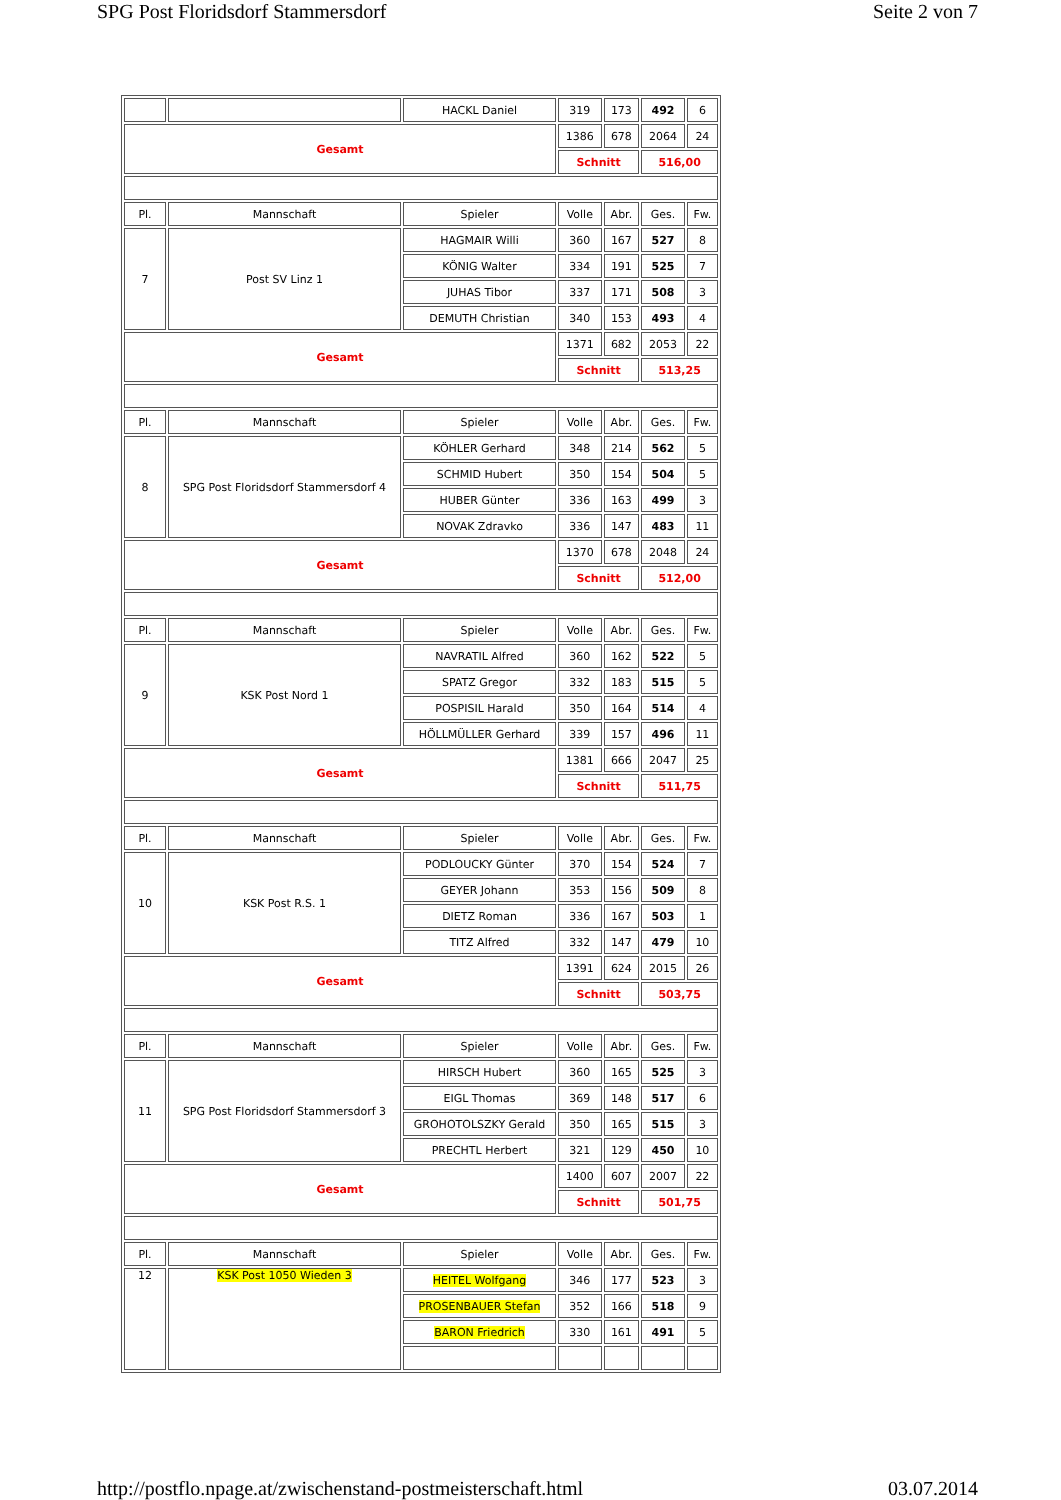SPG Post Floridsdorf Stammersdorf Seite 2 von 7
| | | HACKL Daniel | 319 | 173 | 492 | 6 |
| Gesamt | | | 1386 | 678 | 2064 | 24 |
| | | | Schnitt | | 516,00 | |
| Pl. | Mannschaft | Spieler | Volle | Abr. | Ges. | Fw. |
| 7 | Post SV Linz 1 | HAGMAIR Willi | 360 | 167 | 527 | 8 |
| | | KÖNIG Walter | 334 | 191 | 525 | 7 |
| | | JUHAS Tibor | 337 | 171 | 508 | 3 |
| | | DEMUTH Christian | 340 | 153 | 493 | 4 |
| Gesamt | | | 1371 | 682 | 2053 | 22 |
| | | | Schnitt | | 513,25 | |
| Pl. | Mannschaft | Spieler | Volle | Abr. | Ges. | Fw. |
| 8 | SPG Post Floridsdorf Stammersdorf 4 | KÖHLER Gerhard | 348 | 214 | 562 | 5 |
| | | SCHMID Hubert | 350 | 154 | 504 | 5 |
| | | HUBER Günter | 336 | 163 | 499 | 3 |
| | | NOVAK Zdravko | 336 | 147 | 483 | 11 |
| Gesamt | | | 1370 | 678 | 2048 | 24 |
| | | | Schnitt | | 512,00 | |
| Pl. | Mannschaft | Spieler | Volle | Abr. | Ges. | Fw. |
| 9 | KSK Post Nord 1 | NAVRATIL Alfred | 360 | 162 | 522 | 5 |
| | | SPATZ Gregor | 332 | 183 | 515 | 5 |
| | | POSPISIL Harald | 350 | 164 | 514 | 4 |
| | | HÖLLMÜLLER Gerhard | 339 | 157 | 496 | 11 |
| Gesamt | | | 1381 | 666 | 2047 | 25 |
| | | | Schnitt | | 511,75 | |
| Pl. | Mannschaft | Spieler | Volle | Abr. | Ges. | Fw. |
| 10 | KSK Post R.S. 1 | PODLOUCKY Günter | 370 | 154 | 524 | 7 |
| | | GEYER Johann | 353 | 156 | 509 | 8 |
| | | DIETZ Roman | 336 | 167 | 503 | 1 |
| | | TITZ Alfred | 332 | 147 | 479 | 10 |
| Gesamt | | | 1391 | 624 | 2015 | 26 |
| | | | Schnitt | | 503,75 | |
| Pl. | Mannschaft | Spieler | Volle | Abr. | Ges. | Fw. |
| 11 | SPG Post Floridsdorf Stammersdorf 3 | HIRSCH Hubert | 360 | 165 | 525 | 3 |
| | | EIGL Thomas | 369 | 148 | 517 | 6 |
| | | GROHOTOLSZKY Gerald | 350 | 165 | 515 | 3 |
| | | PRECHTL Herbert | 321 | 129 | 450 | 10 |
| Gesamt | | | 1400 | 607 | 2007 | 22 |
| | | | Schnitt | | 501,75 | |
| Pl. | Mannschaft | Spieler | Volle | Abr. | Ges. | Fw. |
| 12 | KSK Post 1050 Wieden 3 | HEITEL Wolfgang | 346 | 177 | 523 | 3 |
| | | PROSENBAUER Stefan | 352 | 166 | 518 | 9 |
| | | BARON Friedrich | 330 | 161 | 491 | 5 |
http://postflo.npage.at/zwischenstand-postmeisterschaft.html 03.07.2014